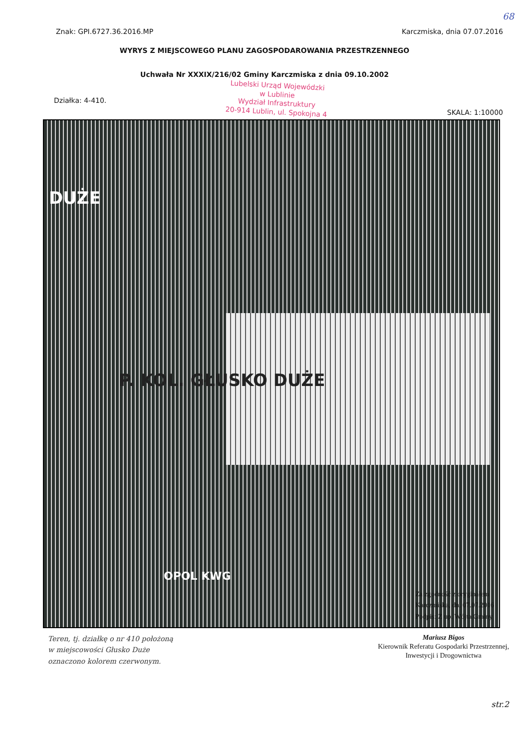68
Znak: GPI.6727.36.2016.MP Karczmiska, dnia 07.07.2016
WYRYS Z MIEJSCOWEGO PLANU ZAGOSPODAROWANIA PRZESTRZENNEGO
Uchwała Nr XXXIX/216/02 Gminy Karczmiska z dnia 09.10.2002
Działka: 4-410.
Lubelski Urząd Wojewódzki
w Lublinie
Wydział Infrastruktury
20-914 Lublin, ul. Spokojna 4
SKALA: 1:10000
DUŻE
P. KOL. GŁUSKO DUŻE
OPOL KWG
Za zgodność z oryginałem
Karczmiska, dn. 07.07.2016
Podpis: Z up. Wójta Gminy
Teren, tj. działkę o nr 410 położoną
w miejscowości Głusko Duże
oznaczono kolorem czerwonym.
Mariusz Bigos
Kierownik Referatu Gospodarki Przestrzennej,
Inwestycji i Drogownictwa
str.2